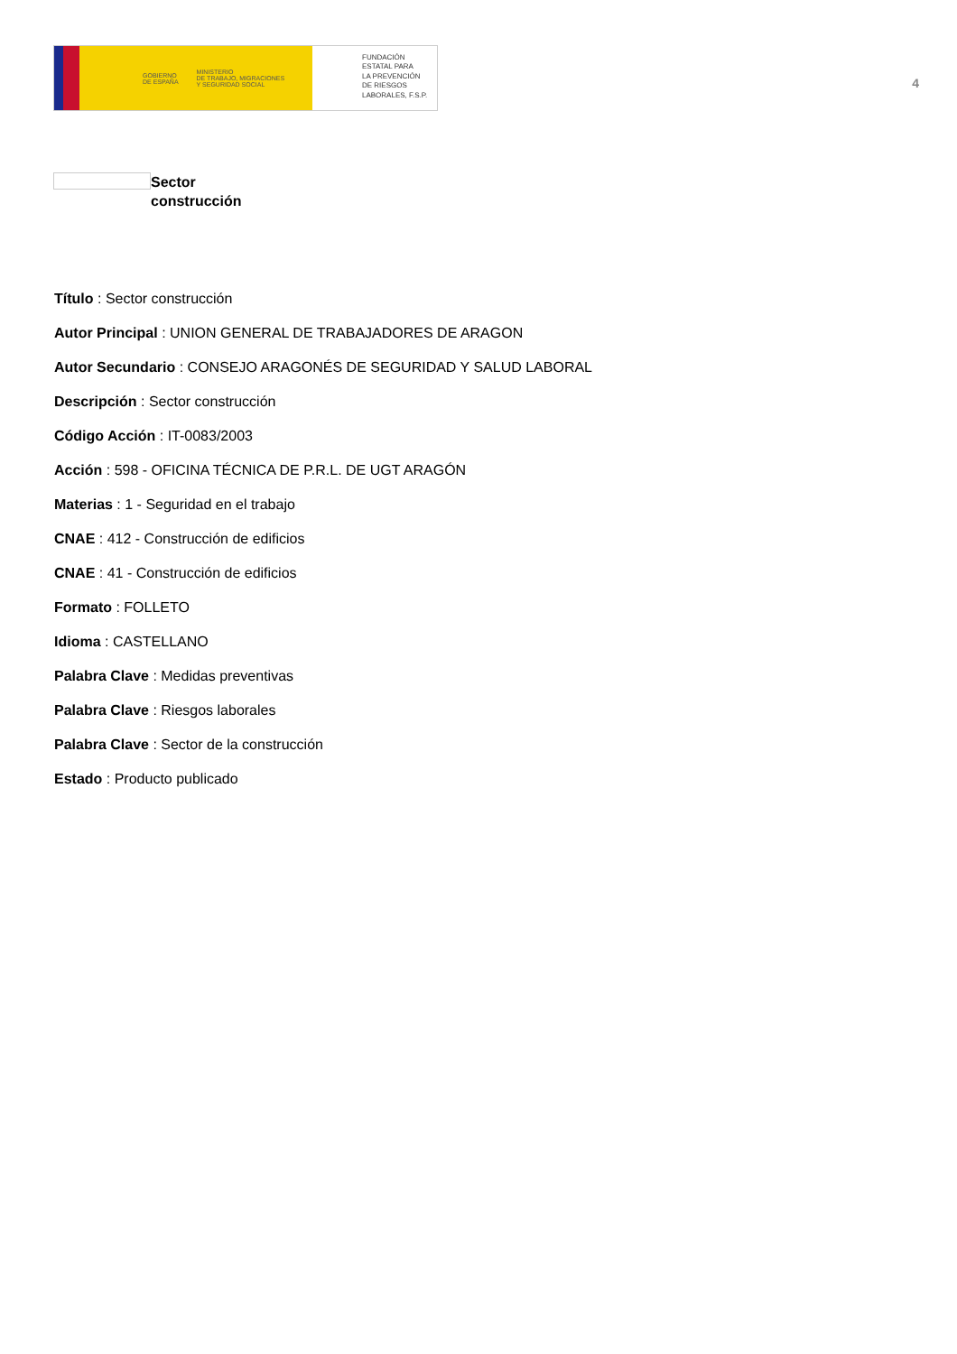GOBIERNO
DE ESPAÑA MINISTERIO
DE TRABAJO, MIGRACIONES
Y SEGURIDAD SOCIAL
FUNDACIÓN
ESTATAL PARA
LA PREVENCIÓN
DE RIESGOS
LABORALES, F.S.P.
4
Sector
construcción
Título : Sector construcción
Autor Principal : UNION GENERAL DE TRABAJADORES DE ARAGON
Autor Secundario : CONSEJO ARAGONÉS DE SEGURIDAD Y SALUD LABORAL
Descripción : Sector construcción
Código Acción : IT-0083/2003
Acción : 598 - OFICINA TÉCNICA DE P.R.L. DE UGT ARAGÓN
Materias : 1 - Seguridad en el trabajo
CNAE : 412 - Construcción de edificios
CNAE : 41 - Construcción de edificios
Formato : FOLLETO
Idioma : CASTELLANO
Palabra Clave : Medidas preventivas
Palabra Clave : Riesgos laborales
Palabra Clave : Sector de la construcción
Estado : Producto publicado